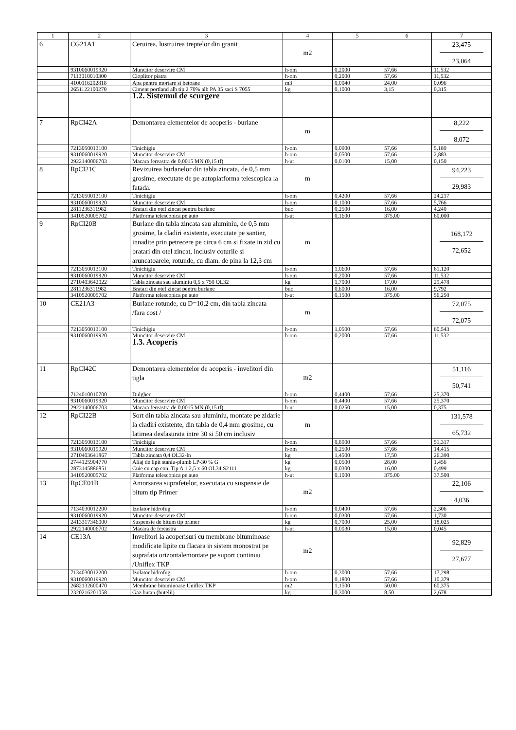| 1 | 2 | 3 | 4 | 5 | 6 | 7 |
| --- | --- | --- | --- | --- | --- | --- |
| 6 | CG21A1 | Ceruirea, lustruirea treptelor din granit | m2 | | | 23,475 23,064 |
| | 9310060019920 | Muncitor deservire CM | h-om | 0,2000 | 57,66 | 11,532 |
| | 7113010010300 | Cioplitor piatra | h-om | 0,2000 | 57,66 | 11,532 |
| | 4100116202818 | Apa pentru mortare si betoane | m3 | 0,0040 | 24,00 | 0,096 |
| | 2651122100270 | Ciment portland alb tip 2 70% alb PA 35 saci S 7055 | kg | 0,1000 | 3,15 | 0,315 |
| | | 1.2. Sistemul de scurgere | | | | |
| 7 | RpCI42A | Demontarea elementelor de acoperis - burlane | m | | | 8,222 8,072 |
| | 7213050013100 | Tinichigiu | h-om | 0,0900 | 57,66 | 5,189 |
| | 9310060019920 | Muncitor deservire CM | h-om | 0,0500 | 57,66 | 2,883 |
| | 2922140006703 | Macara fereastra de 0,0015 MN (0,15 tf) | h-ut | 0,0100 | 15,00 | 0,150 |
| 8 | RpCI21C | Revizuirea burlanelor din tabla zincata, de 0,5 mm grosime, executate de pe autoplatforma telescopica la fatada. | m | | | 94,223 29,983 |
| | 7213050013100 | Tinichigiu | h-om | 0,4200 | 57,66 | 24,217 |
| | 9310060019920 | Muncitor deservire CM | h-om | 0,1000 | 57,66 | 5,766 |
| | 2811236311982 | Bratari din otel zincat pentru burlane | buc | 0,2500 | 16,00 | 4,240 |
| | 3410520005702 | Platforma telescopica pe auto | h-ut | 0,1600 | 375,00 | 60,000 |
| 9 | RpCI20B | Burlane din tabla zincata sau aluminiu, de 0,5 mm grosime, la cladiri existente, executate pe santier, innadite prin petrecere pe circa 6 cm si fixate in zid cu bratari din otel zincat, inclusiv coturile si aruncatoarele, rotunde, cu diam. de pina la 12,3 cm | m | | | 168,172 72,652 |
| | 7213050013100 | Tinichigiu | h-om | 1,0600 | 57,66 | 61,120 |
| | 9310060019920 | Muncitor deservire CM | h-om | 0,2000 | 57,66 | 11,532 |
| | 2710403642022 | Tabla zincata sau aluminiu 0,5 x 750 OL32 | kg | 1,7000 | 17,00 | 29,478 |
| | 2811236311982 | Bratari din otel zincat pentru burlane | buc | 0,6000 | 16,00 | 9,792 |
| | 3410520005702 | Platforma telescopica pe auto | h-ut | 0,1500 | 375,00 | 56,250 |
| 10 | CE21A3 | Burlane rotunde, cu D=10,2 cm, din tabla zincata /fara cost / | m | | | 72,075 72,075 |
| | 7213050013100 | Tinichigiu | h-om | 1,0500 | 57,66 | 60,543 |
| | 9310060019920 | Muncitor deservire CM | h-om | 0,2000 | 57,66 | 11,532 |
| | | 1.3. Acoperis | | | | |
| 11 | RpCI42C | Demontarea elementelor de acoperis - invelitori din tigla | m2 | | | 51,116 50,741 |
| | 7124010010700 | Dulgher | h-om | 0,4400 | 57,66 | 25,370 |
| | 9310060019920 | Muncitor deservire CM | h-om | 0,4400 | 57,66 | 25,370 |
| | 2922140006703 | Macara fereastra de 0,0015 MN (0,15 tf) | h-ut | 0,0250 | 15,00 | 0,375 |
| 12 | RpCI22B | Sort din tabla zincata sau aluminiu, montate pe zidarie la cladiri existente, din tabla de 0,4 mm grosime, cu latimea desfasurata intre 30 si 50 cm inclusiv | m | | | 131,578 65,732 |
| | 7213050013100 | Tinichigiu | h-om | 0,8900 | 57,66 | 51,317 |
| | 9310060019920 | Muncitor deservire CM | h-om | 0,2500 | 57,66 | 14,415 |
| | 2710403641867 | Tabla zincata 0,4 OL32-ln | kg | 1,4500 | 17,50 | 26,390 |
| | 2744125904770 | Aliaj de lipit staniu-plumb LP-30 % G | kg | 0,0500 | 28,00 | 1,456 |
| | 2873145886851 | Cuie cu cap con. Tip A 1 2,5 x 60 OL34 S2111 | kg | 0,0300 | 16,00 | 0,499 |
| | 3410520005702 | Platforma telescopica pe auto | h-ut | 0,1000 | 375,00 | 37,500 |
| 13 | RpCE01B | Amorsarea suprafetelor, executata cu suspensie de bitum tip Primer | m2 | | | 22,106 4,036 |
| | 7134030012200 | Izolator hidrofug | h-om | 0,0400 | 57,66 | 2,306 |
| | 9310060019920 | Muncitor deservire CM | h-om | 0,0300 | 57,66 | 1,730 |
| | 2413317346000 | Suspensie de bitum tip primer | kg | 0,7000 | 25,00 | 18,025 |
| | 2922140006702 | Macara de fereastra | h-ut | 0,0030 | 15,00 | 0,045 |
| 14 | CE13A | Invelitori la acoperisuri cu membrane bituminoase modificate lipite cu flacara in sistem monostrat pe suprafata orizontalemontate pe suport continuu /Uniflex TKP | m2 | | | 92,829 27,677 |
| | 7134030012200 | Izolator hidrofug | h-om | 0,3000 | 57,66 | 17,298 |
| | 9310060019920 | Muncitor deservire CM | h-om | 0,1800 | 57,66 | 10,379 |
| | 2682132600470 | Membrane bituminoase Uniflex TKP | m2 | 1,1500 | 50,00 | 60,375 |
| | 2320216201058 | Gaz butan (butelii) | kg | 0,3000 | 8,50 | 2,678 |